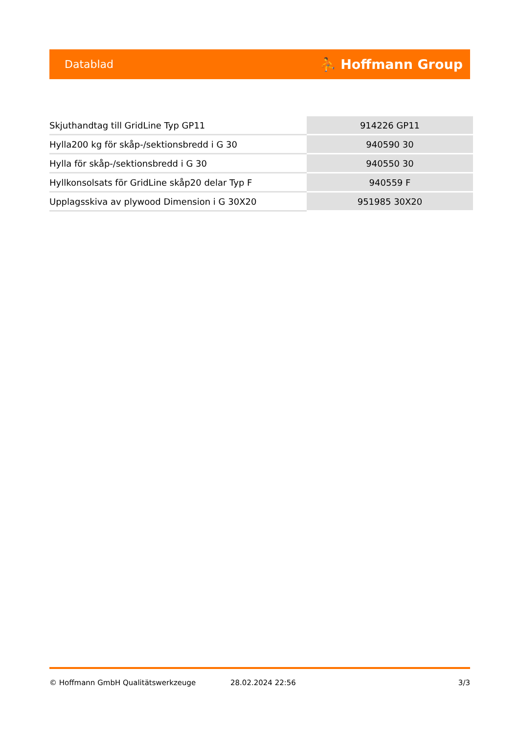Datablad ⛹ Hoffmann Group
| Skjuthandtag till GridLine Typ GP11 | 914226 GP11 |
| Hylla200 kg för skåp-/sektionsbredd i G 30 | 940590 30 |
| Hylla för skåp-/sektionsbredd i G 30 | 940550 30 |
| Hyllkonsolsats för GridLine skåp20 delar Typ F | 940559 F |
| Upplagsskiva av plywood Dimension i G 30X20 | 951985 30X20 |
© Hoffmann GmbH Qualitätswerkzeuge 28.02.2024 22:56 3/3